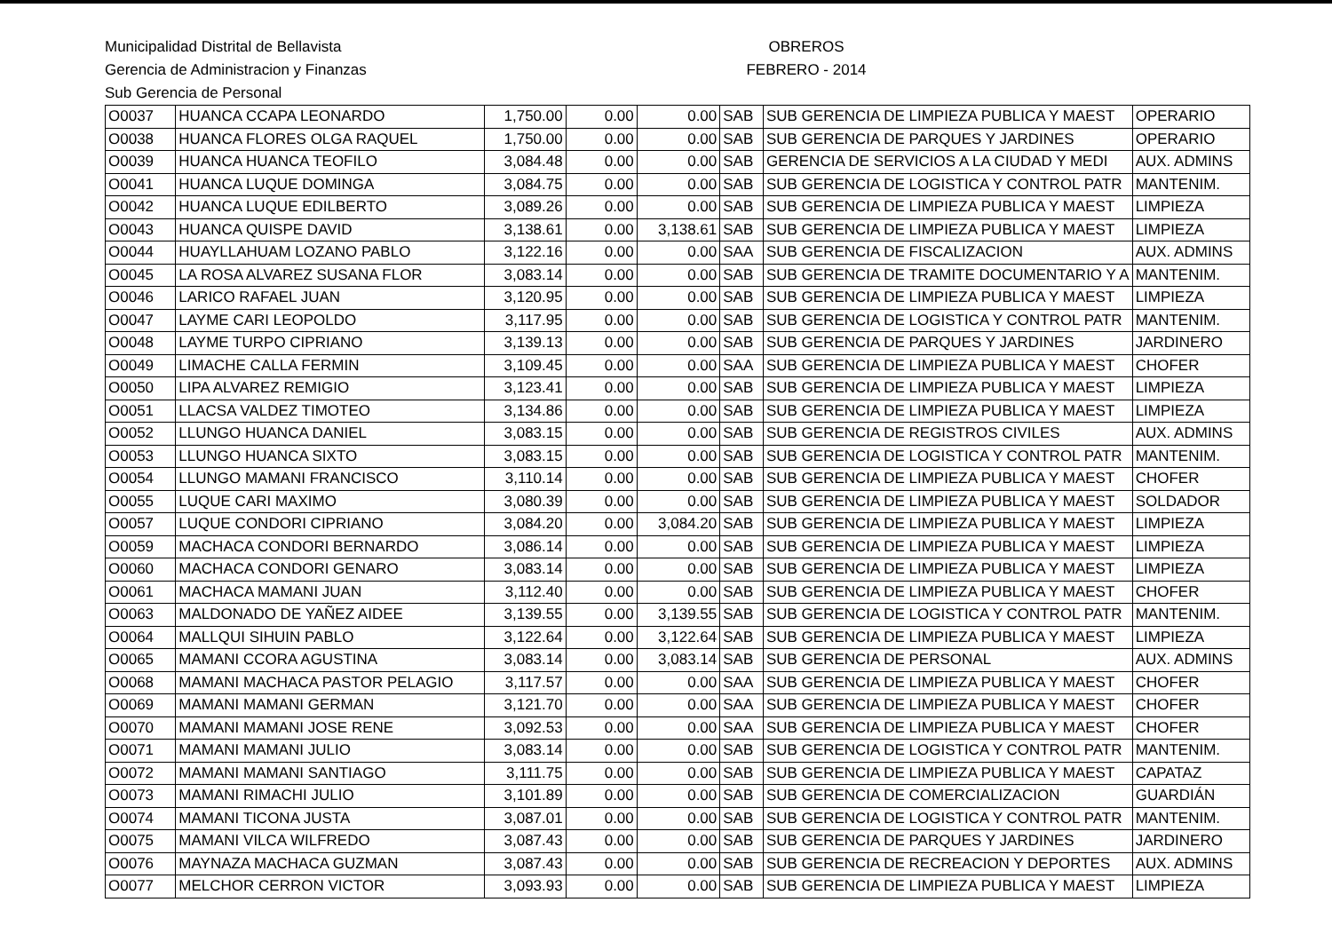Municipalidad Distrital de Bellavista
Gerencia de Administracion y Finanzas
Sub Gerencia de Personal
OBREROS
FEBRERO - 2014
| O0037 | HUANCA CCAPA LEONARDO | 1,750.00 | 0.00 | 0.00 | SAB | SUB GERENCIA DE LIMPIEZA PUBLICA Y MAEST | OPERARIO |
| O0038 | HUANCA FLORES OLGA RAQUEL | 1,750.00 | 0.00 | 0.00 | SAB | SUB GERENCIA DE PARQUES Y JARDINES | OPERARIO |
| O0039 | HUANCA HUANCA TEOFILO | 3,084.48 | 0.00 | 0.00 | SAB | GERENCIA DE SERVICIOS A LA CIUDAD Y MEDI | AUX. ADMINS |
| O0041 | HUANCA LUQUE DOMINGA | 3,084.75 | 0.00 | 0.00 | SAB | SUB GERENCIA DE LOGISTICA Y CONTROL PATR | MANTENIM. |
| O0042 | HUANCA LUQUE EDILBERTO | 3,089.26 | 0.00 | 0.00 | SAB | SUB GERENCIA DE LIMPIEZA PUBLICA Y MAEST | LIMPIEZA |
| O0043 | HUANCA QUISPE DAVID | 3,138.61 | 0.00 | 3,138.61 | SAB | SUB GERENCIA DE LIMPIEZA PUBLICA Y MAEST | LIMPIEZA |
| O0044 | HUAYLLAHUAM LOZANO PABLO | 3,122.16 | 0.00 | 0.00 | SAA | SUB GERENCIA DE FISCALIZACION | AUX. ADMINS |
| O0045 | LA ROSA ALVAREZ SUSANA FLOR | 3,083.14 | 0.00 | 0.00 | SAB | SUB GERENCIA DE TRAMITE DOCUMENTARIO Y A | MANTENIM. |
| O0046 | LARICO RAFAEL JUAN | 3,120.95 | 0.00 | 0.00 | SAB | SUB GERENCIA DE LIMPIEZA PUBLICA Y MAEST | LIMPIEZA |
| O0047 | LAYME CARI LEOPOLDO | 3,117.95 | 0.00 | 0.00 | SAB | SUB GERENCIA DE LOGISTICA Y CONTROL PATR | MANTENIM. |
| O0048 | LAYME TURPO CIPRIANO | 3,139.13 | 0.00 | 0.00 | SAB | SUB GERENCIA DE PARQUES Y JARDINES | JARDINERO |
| O0049 | LIMACHE CALLA FERMIN | 3,109.45 | 0.00 | 0.00 | SAA | SUB GERENCIA DE LIMPIEZA PUBLICA Y MAEST | CHOFER |
| O0050 | LIPA ALVAREZ REMIGIO | 3,123.41 | 0.00 | 0.00 | SAB | SUB GERENCIA DE LIMPIEZA PUBLICA Y MAEST | LIMPIEZA |
| O0051 | LLACSA VALDEZ TIMOTEO | 3,134.86 | 0.00 | 0.00 | SAB | SUB GERENCIA DE LIMPIEZA PUBLICA Y MAEST | LIMPIEZA |
| O0052 | LLUNGO HUANCA DANIEL | 3,083.15 | 0.00 | 0.00 | SAB | SUB GERENCIA DE REGISTROS CIVILES | AUX. ADMINS |
| O0053 | LLUNGO HUANCA SIXTO | 3,083.15 | 0.00 | 0.00 | SAB | SUB GERENCIA DE LOGISTICA Y CONTROL PATR | MANTENIM. |
| O0054 | LLUNGO MAMANI FRANCISCO | 3,110.14 | 0.00 | 0.00 | SAB | SUB GERENCIA DE LIMPIEZA PUBLICA Y MAEST | CHOFER |
| O0055 | LUQUE CARI MAXIMO | 3,080.39 | 0.00 | 0.00 | SAB | SUB GERENCIA DE LIMPIEZA PUBLICA Y MAEST | SOLDADOR |
| O0057 | LUQUE CONDORI CIPRIANO | 3,084.20 | 0.00 | 3,084.20 | SAB | SUB GERENCIA DE LIMPIEZA PUBLICA Y MAEST | LIMPIEZA |
| O0059 | MACHACA CONDORI BERNARDO | 3,086.14 | 0.00 | 0.00 | SAB | SUB GERENCIA DE LIMPIEZA PUBLICA Y MAEST | LIMPIEZA |
| O0060 | MACHACA CONDORI GENARO | 3,083.14 | 0.00 | 0.00 | SAB | SUB GERENCIA DE LIMPIEZA PUBLICA Y MAEST | LIMPIEZA |
| O0061 | MACHACA MAMANI JUAN | 3,112.40 | 0.00 | 0.00 | SAB | SUB GERENCIA DE LIMPIEZA PUBLICA Y MAEST | CHOFER |
| O0063 | MALDONADO DE YAÑEZ AIDEE | 3,139.55 | 0.00 | 3,139.55 | SAB | SUB GERENCIA DE LOGISTICA Y CONTROL PATR | MANTENIM. |
| O0064 | MALLQUI SIHUIN PABLO | 3,122.64 | 0.00 | 3,122.64 | SAB | SUB GERENCIA DE LIMPIEZA PUBLICA Y MAEST | LIMPIEZA |
| O0065 | MAMANI CCORA AGUSTINA | 3,083.14 | 0.00 | 3,083.14 | SAB | SUB GERENCIA DE PERSONAL | AUX. ADMINS |
| O0068 | MAMANI MACHACA PASTOR PELAGIO | 3,117.57 | 0.00 | 0.00 | SAA | SUB GERENCIA DE LIMPIEZA PUBLICA Y MAEST | CHOFER |
| O0069 | MAMANI MAMANI GERMAN | 3,121.70 | 0.00 | 0.00 | SAA | SUB GERENCIA DE LIMPIEZA PUBLICA Y MAEST | CHOFER |
| O0070 | MAMANI MAMANI JOSE RENE | 3,092.53 | 0.00 | 0.00 | SAA | SUB GERENCIA DE LIMPIEZA PUBLICA Y MAEST | CHOFER |
| O0071 | MAMANI MAMANI JULIO | 3,083.14 | 0.00 | 0.00 | SAB | SUB GERENCIA DE LOGISTICA Y CONTROL PATR | MANTENIM. |
| O0072 | MAMANI MAMANI SANTIAGO | 3,111.75 | 0.00 | 0.00 | SAB | SUB GERENCIA DE LIMPIEZA PUBLICA Y MAEST | CAPATAZ |
| O0073 | MAMANI RIMACHI JULIO | 3,101.89 | 0.00 | 0.00 | SAB | SUB GERENCIA DE COMERCIALIZACION | GUARDIÁN |
| O0074 | MAMANI TICONA JUSTA | 3,087.01 | 0.00 | 0.00 | SAB | SUB GERENCIA DE LOGISTICA Y CONTROL PATR | MANTENIM. |
| O0075 | MAMANI VILCA WILFREDO | 3,087.43 | 0.00 | 0.00 | SAB | SUB GERENCIA DE PARQUES Y JARDINES | JARDINERO |
| O0076 | MAYNAZA MACHACA GUZMAN | 3,087.43 | 0.00 | 0.00 | SAB | SUB GERENCIA DE RECREACION Y DEPORTES | AUX. ADMINS |
| O0077 | MELCHOR CERRON VICTOR | 3,093.93 | 0.00 | 0.00 | SAB | SUB GERENCIA DE LIMPIEZA PUBLICA Y MAEST | LIMPIEZA |